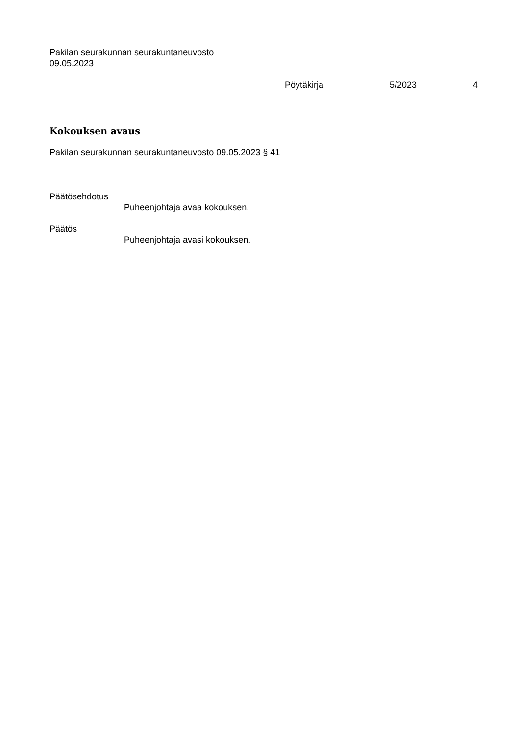Pakilan seurakunnan seurakuntaneuvosto
09.05.2023
Pöytäkirja 5/2023 4
Kokouksen avaus
Pakilan seurakunnan seurakuntaneuvosto 09.05.2023 § 41
Päätösehdotus
Puheenjohtaja avaa kokouksen.
Päätös
Puheenjohtaja avasi kokouksen.